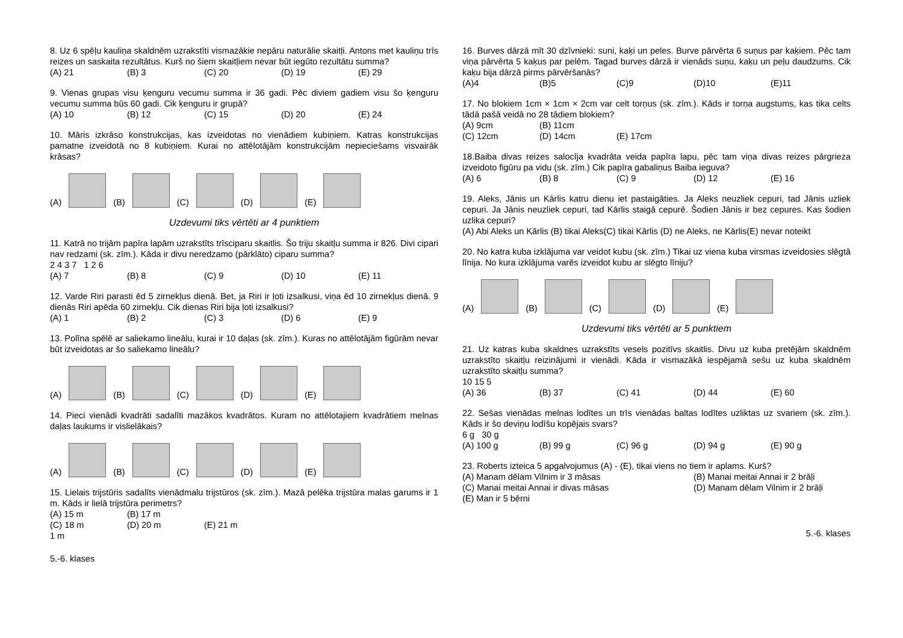8. Uz 6 spēļu kauliņa skaldnēm uzrakstīti vismazākie nepāru naturālie skaitļi. Antons met kauliņu trīs reizes un saskaita rezultātus. Kurš no šiem skaitļiem nevar būt iegūto rezultātu summa?
(A) 21 (B) 3 (C) 20 (D) 19 (E) 29
9. Vienas grupas visu ķenguru vecumu summa ir 36 gadi. Pēc diviem gadiem visu šo ķenguru vecumu summa būs 60 gadi. Cik ķenguru ir grupā?
(A) 10 (B) 12 (C) 15 (D) 20 (E) 24
10. Māris izkrāso konstrukcijas, kas izveidotas no vienādiem kubiņiem. Katras konstrukcijas pamatne izveidotā no 8 kubiņiem. Kurai no attēlotājām konstrukcijām nepieciešams visvairāk krāsas?
(A) (B) (C) (D) (E)
Uzdevumi tiks vērtēti ar 4 punktiem
11. Katrā no trijām papīra lapām uzrakstīts trīsciparu skaitlis. Šo triju skaitļu summa ir 826. Divi cipari nav redzami (sk. zīm.). Kāda ir divu neredzamo (pārklāto) ciparu summa?
2 4 3 7 1 2 6
(A) 7 (B) 8 (C) 9 (D) 10 (E) 11
12. Varde Riri parasti ēd 5 zirnekļus dienā. Bet, ja Riri ir ļoti izsalkusi, viņa ēd 10 zirnekļus dienā. 9 dienās Riri apēda 60 zirnekļu. Cik dienas Riri bija ļoti izsalkusi?
(A) 1 (B) 2 (C) 3 (D) 6 (E) 9
13. Polīna spēlē ar saliekamo lineālu, kurai ir 10 daļas (sk. zīm.). Kuras no attēlotājām figūrām nevar būt izveidotas ar šo saliekamo lineālu?
(A) (B) (C) (D) (E)
14. Pieci vienādi kvadrāti sadalīti mazākos kvadrātos. Kuram no attēlotajiem kvadrātiem melnas daļas laukums ir vislielākais?
(A) (B) (C) (D) (E)
15. Lielais trijstūris sadalīts vienādmalu trijstūros (sk. zīm.). Mazā pelēka trijstūra malas garums ir 1 m. Kāds ir lielā trijstūra perimetrs?
(A) 15 m (B) 17 m
(C) 18 m (D) 20 m (E) 21 m
1 m
5.-6. klases
16. Burves dārzā mīt 30 dzīvnieki: suni, kaķi un peles. Burve pārvērta 6 suņus par kaķiem. Pēc tam viņa pārvērta 5 kaķus par pelēm. Tagad burves dārzā ir vienāds suņu, kaķu un peļu daudzums. Cik kaķu bija dārzā pirms pārvēršanās?
(A)4 (B)5 (C)9 (D)10 (E)11
17. No blokiem 1cm × 1cm × 2cm var celt torņus (sk. zīm.). Kāds ir torņa augstums, kas tika celts tādā pašā veidā no 28 tādiem blokiem?
(A) 9cm (B) 11cm
(C) 12cm (D) 14cm (E) 17cm
18.Baiba divas reizes salocīja kvadrāta veida papīra lapu, pēc tam viņa divas reizes pārgrieza izveidoto figūru pa vidu (sk. zīm.) Cik papīra gabaliņus Baiba ieguva?
(A) 6 (B) 8 (C) 9 (D) 12 (E) 16
19. Aleks, Jānis un Kārlis katru dienu iet pastaigāties. Ja Aleks neuzliek cepuri, tad Jānis uzliek cepuri. Ja Jānis neuzliek cepuri, tad Kārlis staigā cepurē. Šodien Jānis ir bez cepures. Kas šodien uzlika cepuri?
(A) Abi Aleks un Kārlis (B) tikai Aleks(C) tikai Kārlis (D) ne Aleks, ne Kārlis(E) nevar noteikt
20. No katra kuba izklājuma var veidot kubu (sk. zīm.) Tikai uz viena kuba virsmas izveidosies slēgtā līnija. No kura izklājuma varēs izveidot kubu ar slēgto līniju?
(A) (B) (C) (D) (E)
Uzdevumi tiks vērtēti ar 5 punktiem
21. Uz katras kuba skaldnes uzrakstīts vesels pozitīvs skaitlis. Divu uz kuba pretējām skaldnēm uzrakstīto skaitļu reizinājumi ir vienādi. Kāda ir vismazākā iespējamā sešu uz kuba skaldnēm uzrakstīto skaitļu summa?
10 15 5
(A) 36 (B) 37 (C) 41 (D) 44 (E) 60
22. Sešas vienādas melnas lodītes un trīs vienādas baltas lodītes uzliktas uz svariem (sk. zīm.). Kāds ir šo deviņu lodīšu kopējais svars?
6 g 30 g
(A) 100 g (B) 99 g (C) 96 g (D) 94 g (E) 90 g
23. Roberts izteica 5 apgalvojumus (A) - (E), tikai viens no tiem ir aplams. Kurš?
(A) Manam dēlam Vilnim ir 3 māsas (B) Manai meitai Annai ir 2 brāļi
(C) Manai meitai Annai ir divas māsas (D) Manam dēlam Vilnim ir 2 brāļi
(E) Man ir 5 bērni
5.-6. klases